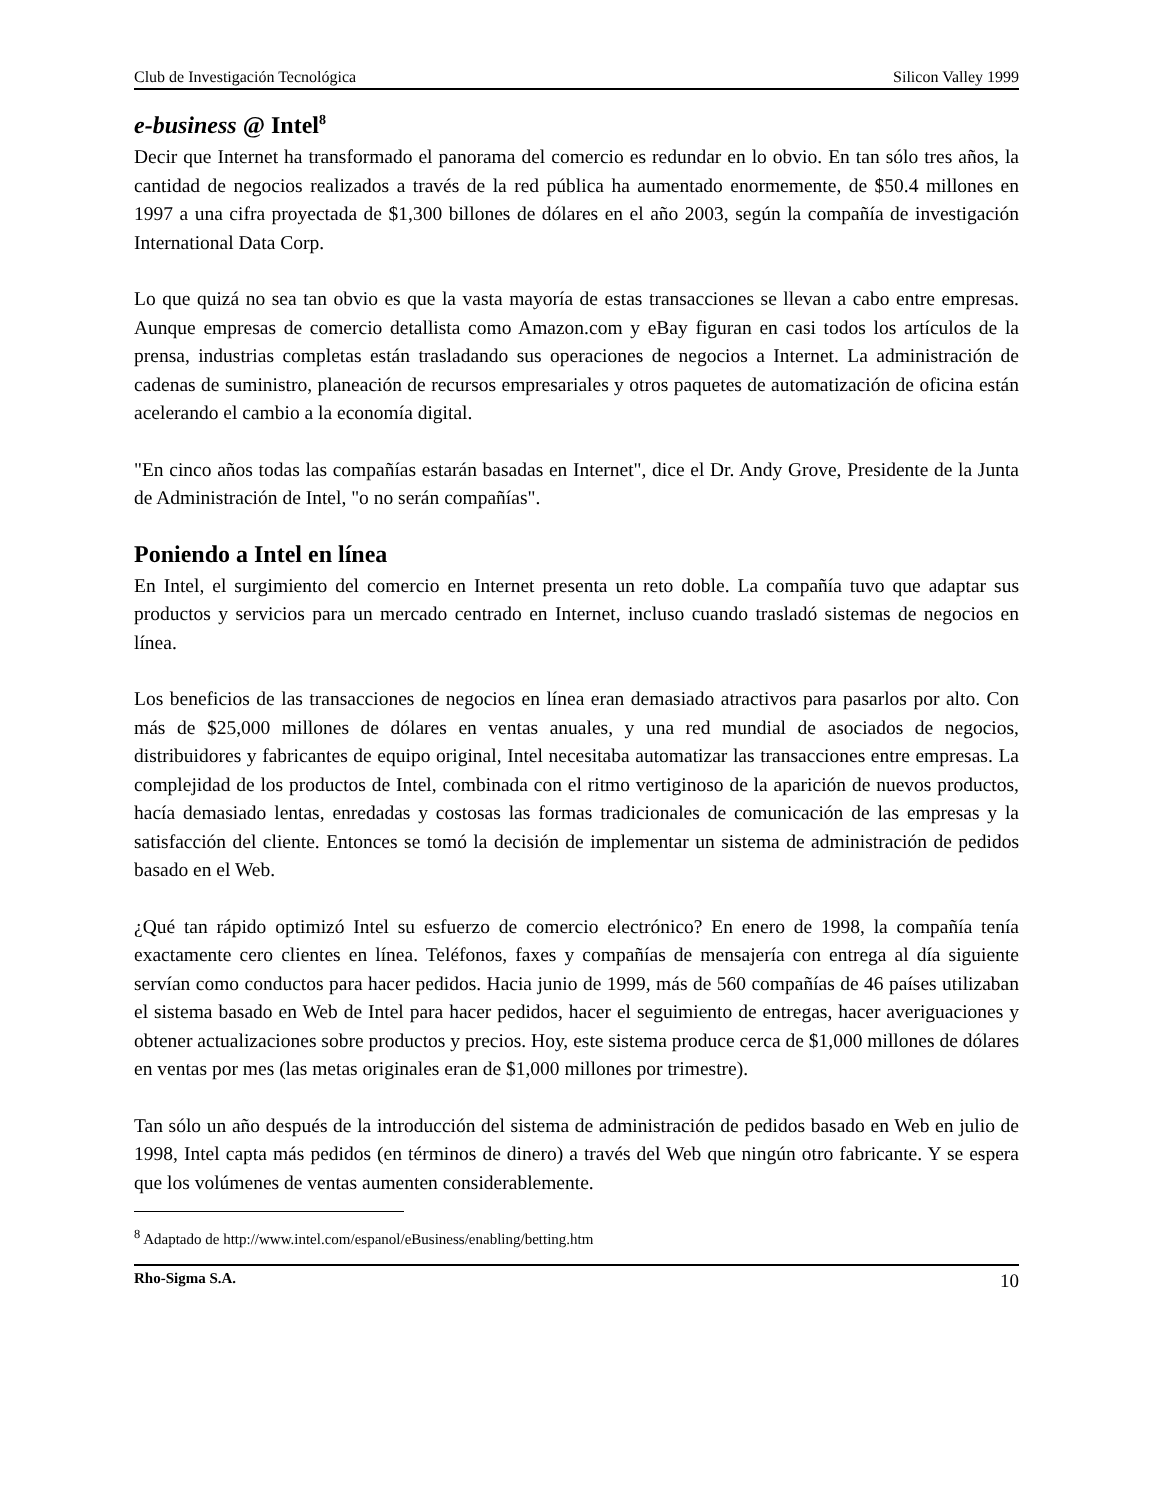Club de Investigación Tecnológica Silicon Valley 1999
e-business @ Intel<sup>8</sup>
Decir que Internet ha transformado el panorama del comercio es redundar en lo obvio. En tan sólo tres años, la cantidad de negocios realizados a través de la red pública ha aumentado enormemente, de $50.4 millones en 1997 a una cifra proyectada de $1,300 billones de dólares en el año 2003, según la compañía de investigación International Data Corp.
Lo que quizá no sea tan obvio es que la vasta mayoría de estas transacciones se llevan a cabo entre empresas. Aunque empresas de comercio detallista como Amazon.com y eBay figuran en casi todos los artículos de la prensa, industrias completas están trasladando sus operaciones de negocios a Internet. La administración de cadenas de suministro, planeación de recursos empresariales y otros paquetes de automatización de oficina están acelerando el cambio a la economía digital.
"En cinco años todas las compañías estarán basadas en Internet", dice el Dr. Andy Grove, Presidente de la Junta de Administración de Intel, "o no serán compañías".
Poniendo a Intel en línea
En Intel, el surgimiento del comercio en Internet presenta un reto doble. La compañía tuvo que adaptar sus productos y servicios para un mercado centrado en Internet, incluso cuando trasladó sistemas de negocios en línea.
Los beneficios de las transacciones de negocios en línea eran demasiado atractivos para pasarlos por alto. Con más de $25,000 millones de dólares en ventas anuales, y una red mundial de asociados de negocios, distribuidores y fabricantes de equipo original, Intel necesitaba automatizar las transacciones entre empresas. La complejidad de los productos de Intel, combinada con el ritmo vertiginoso de la aparición de nuevos productos, hacía demasiado lentas, enredadas y costosas las formas tradicionales de comunicación de las empresas y la satisfacción del cliente. Entonces se tomó la decisión de implementar un sistema de administración de pedidos basado en el Web.
¿Qué tan rápido optimizó Intel su esfuerzo de comercio electrónico? En enero de 1998, la compañía tenía exactamente cero clientes en línea. Teléfonos, faxes y compañías de mensajería con entrega al día siguiente servían como conductos para hacer pedidos. Hacia junio de 1999, más de 560 compañías de 46 países utilizaban el sistema basado en Web de Intel para hacer pedidos, hacer el seguimiento de entregas, hacer averiguaciones y obtener actualizaciones sobre productos y precios. Hoy, este sistema produce cerca de $1,000 millones de dólares en ventas por mes (las metas originales eran de $1,000 millones por trimestre).
Tan sólo un año después de la introducción del sistema de administración de pedidos basado en Web en julio de 1998, Intel capta más pedidos (en términos de dinero) a través del Web que ningún otro fabricante. Y se espera que los volúmenes de ventas aumenten considerablemente.
<sup>8</sup> Adaptado de http://www.intel.com/espanol/eBusiness/enabling/betting.htm
Rho-Sigma S.A. 10